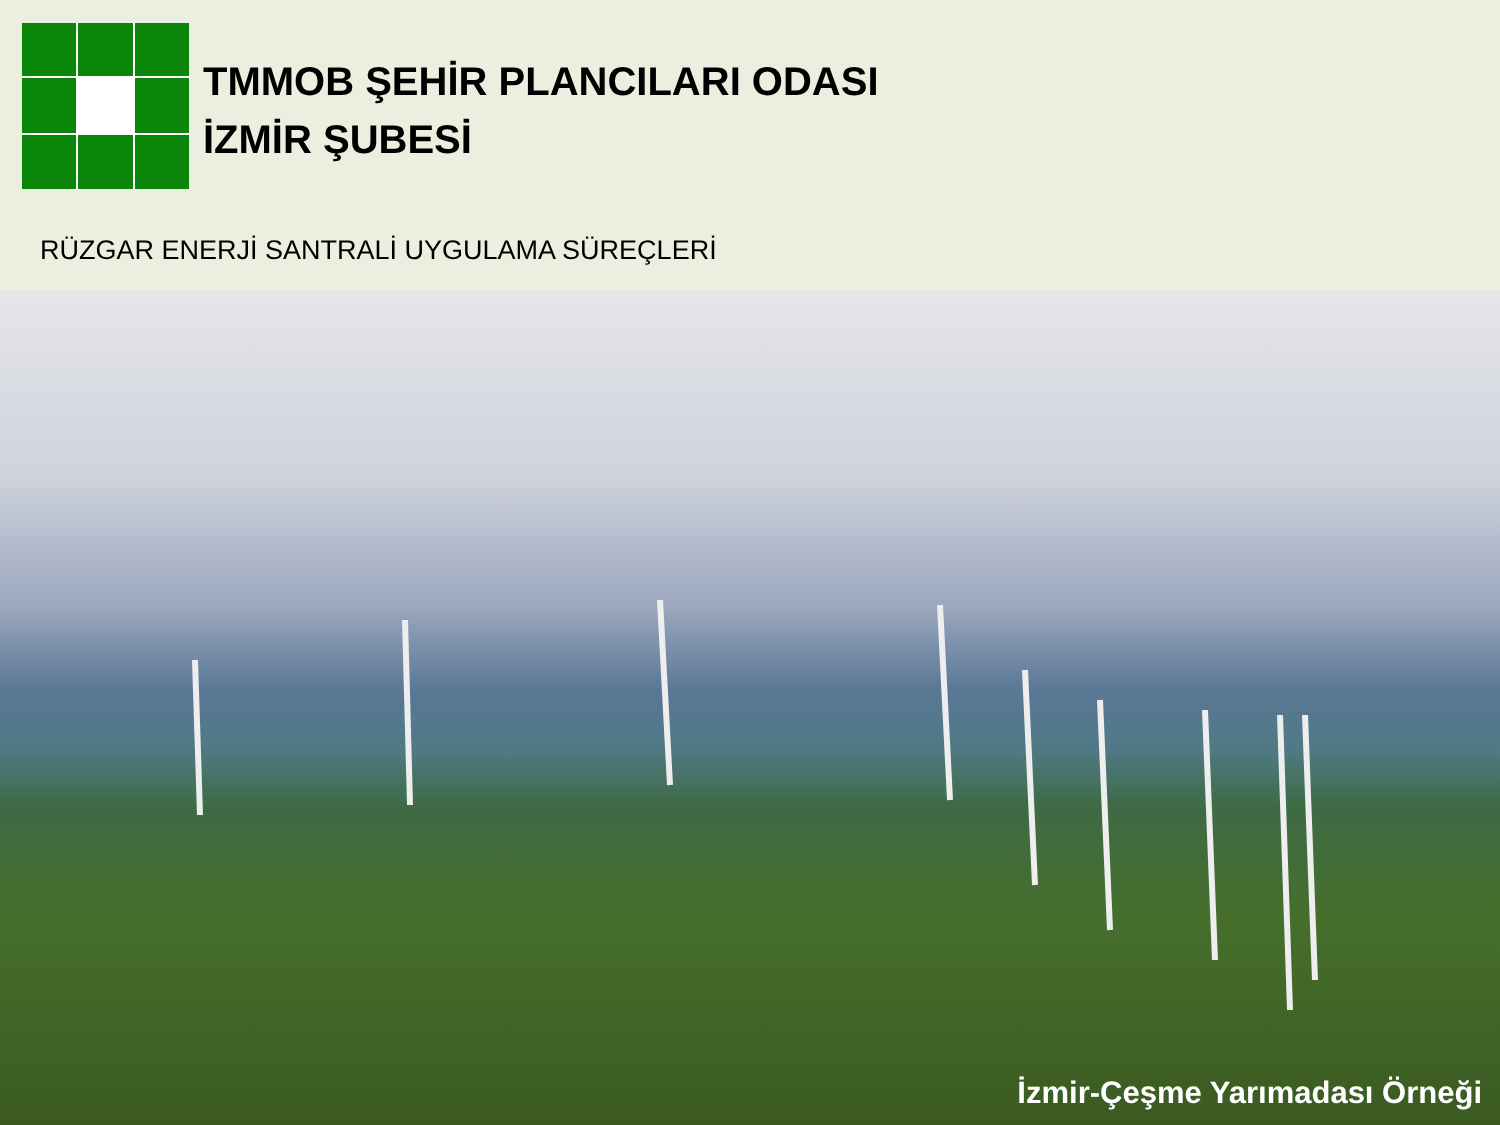TMMOB ŞEHİR PLANCILARI ODASI
İZMİR ŞUBESİ
RÜZGAR ENERJİ SANTRALİ UYGULAMA SÜREÇLERİ
İzmir-Çeşme Yarımadası Örneği